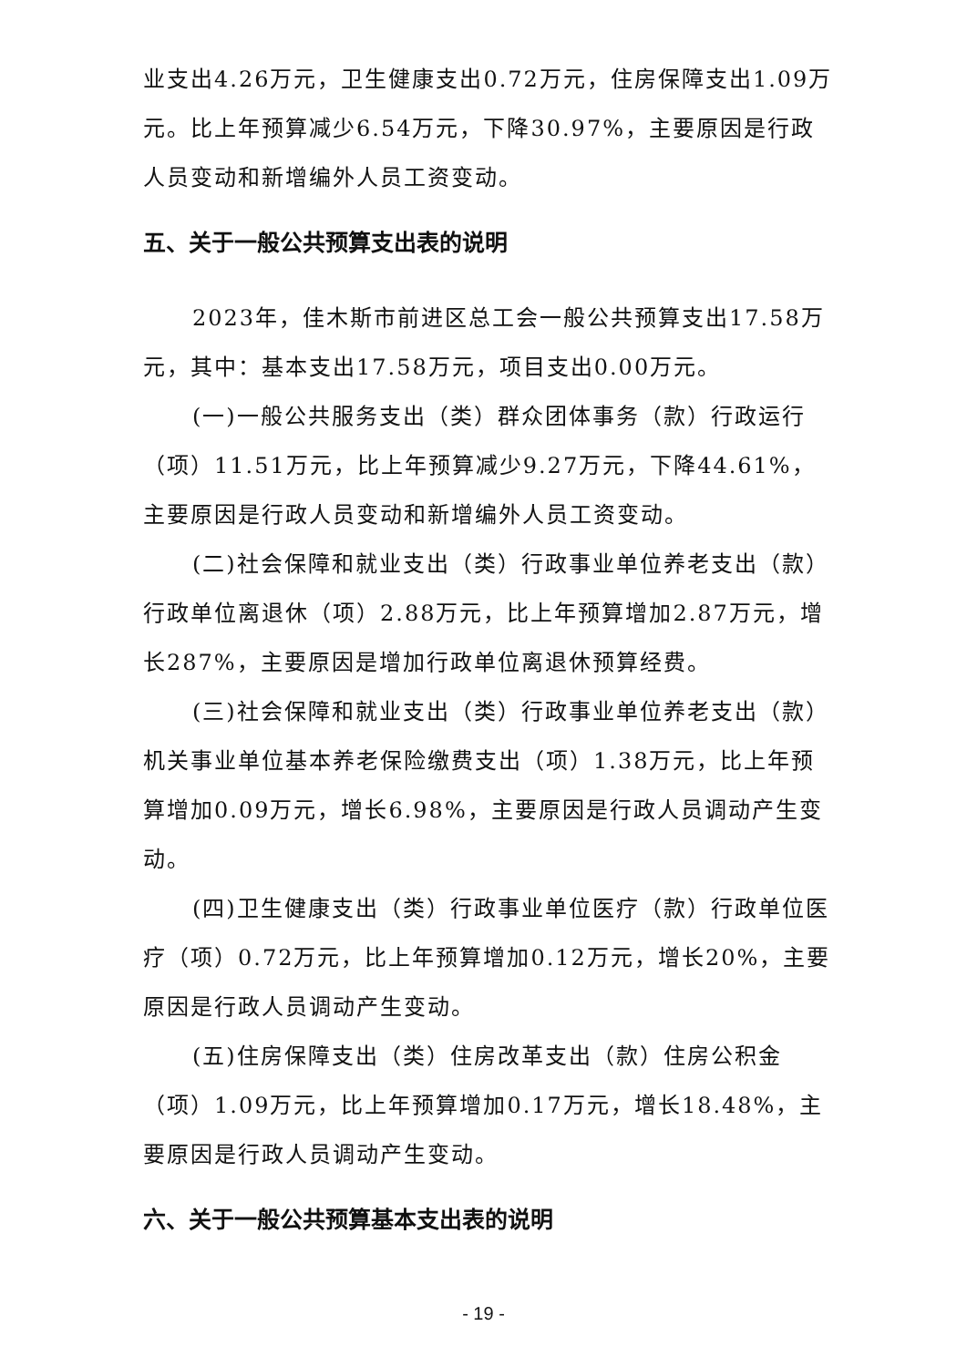业支出4.26万元，卫生健康支出0.72万元，住房保障支出1.09万元。比上年预算减少6.54万元，下降30.97%，主要原因是行政人员变动和新增编外人员工资变动。
五、关于一般公共预算支出表的说明
2023年，佳木斯市前进区总工会一般公共预算支出17.58万元，其中：基本支出17.58万元，项目支出0.00万元。
(一)一般公共服务支出（类）群众团体事务（款）行政运行（项）11.51万元，比上年预算减少9.27万元，下降44.61%，主要原因是行政人员变动和新增编外人员工资变动。
(二)社会保障和就业支出（类）行政事业单位养老支出（款）行政单位离退休（项）2.88万元，比上年预算增加2.87万元，增长287%，主要原因是增加行政单位离退休预算经费。
(三)社会保障和就业支出（类）行政事业单位养老支出（款）机关事业单位基本养老保险缴费支出（项）1.38万元，比上年预算增加0.09万元，增长6.98%，主要原因是行政人员调动产生变动。
(四)卫生健康支出（类）行政事业单位医疗（款）行政单位医疗（项）0.72万元，比上年预算增加0.12万元，增长20%，主要原因是行政人员调动产生变动。
(五)住房保障支出（类）住房改革支出（款）住房公积金（项）1.09万元，比上年预算增加0.17万元，增长18.48%，主要原因是行政人员调动产生变动。
六、关于一般公共预算基本支出表的说明
- 19 -